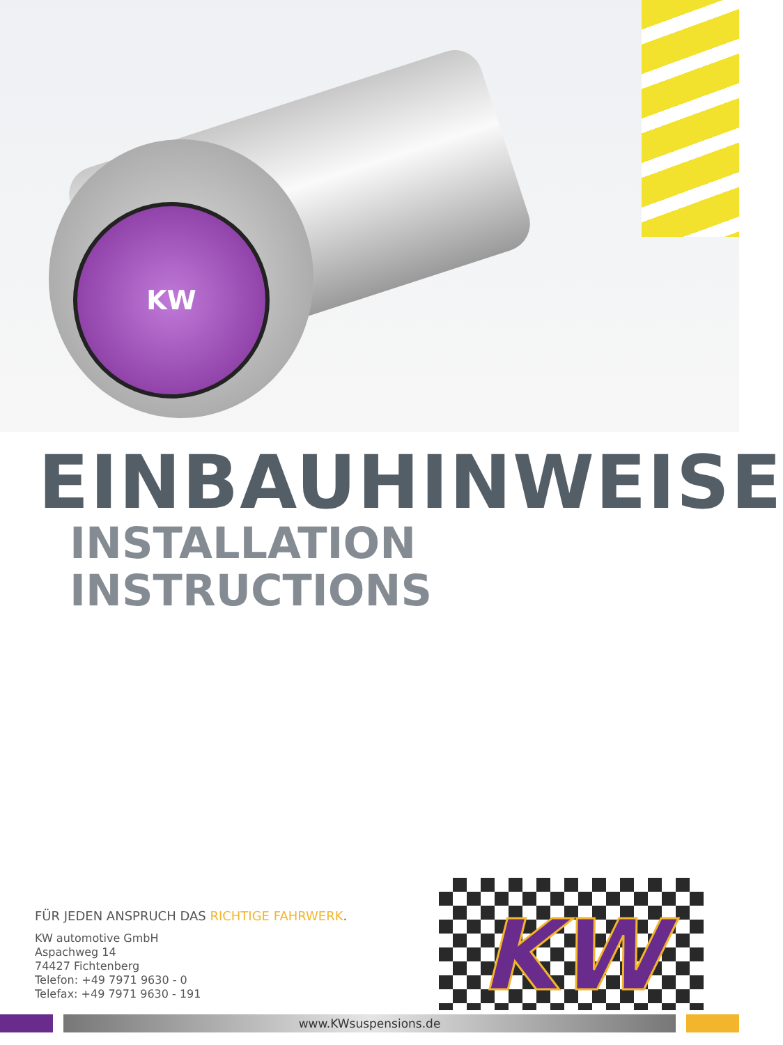KW
EINBAUHINWEISE
INSTALLATION INSTRUCTIONS
KW
FÜR JEDEN ANSPRUCH DAS RICHTIGE FAHRWERK.
KW automotive GmbH
Aspachweg 14
74427 Fichtenberg
Telefon: +49 7971 9630 - 0
Telefax: +49 7971 9630 - 191
www.KWsuspensions.de